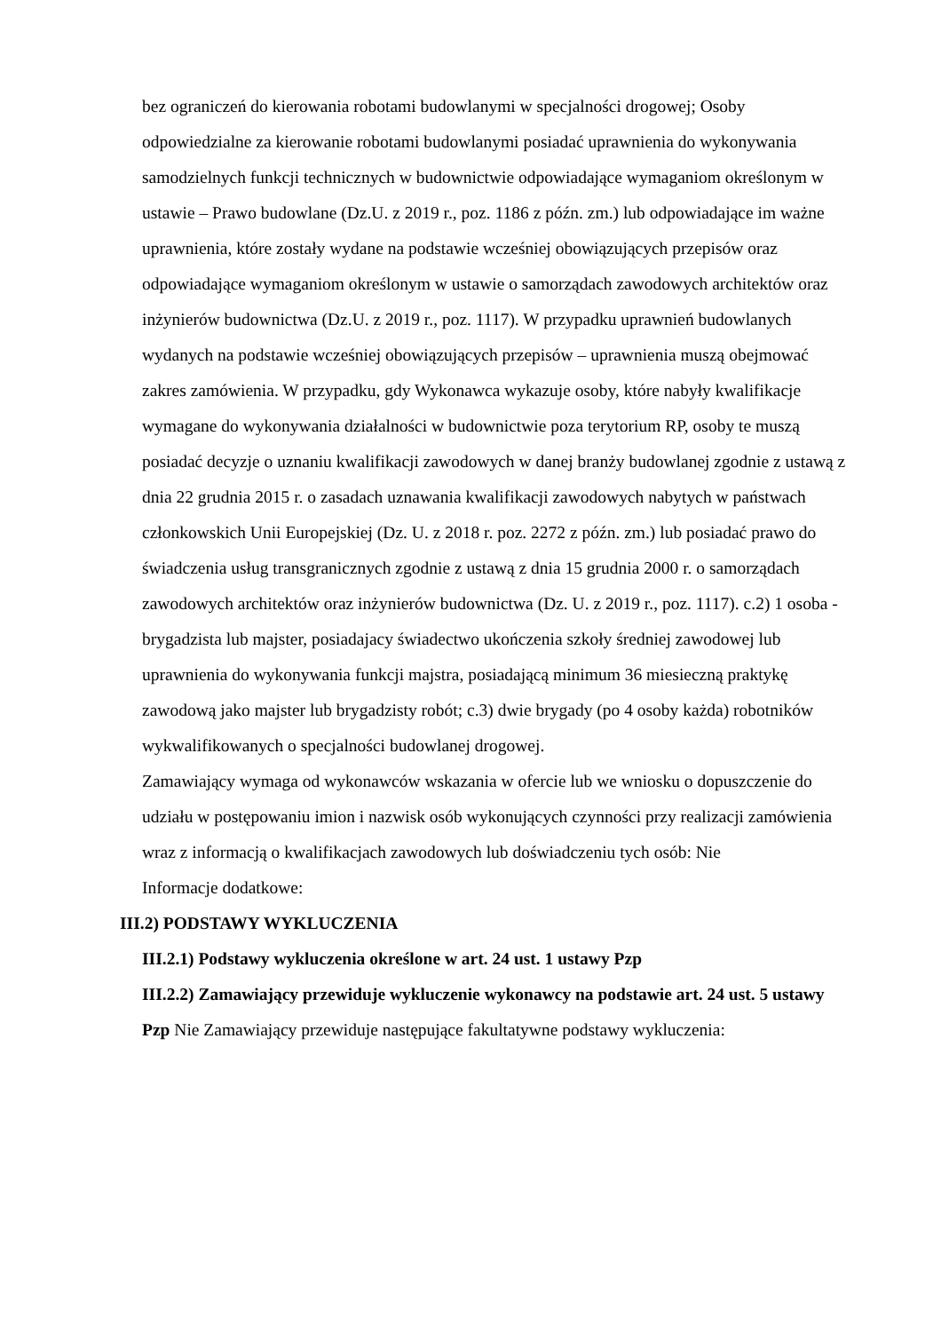bez ograniczeń do kierowania robotami budowlanymi w specjalności drogowej; Osoby odpowiedzialne za kierowanie robotami budowlanymi posiadać uprawnienia do wykonywania samodzielnych funkcji technicznych w budownictwie odpowiadające wymaganiom określonym w ustawie – Prawo budowlane (Dz.U. z 2019 r., poz. 1186 z późn. zm.) lub odpowiadające im ważne uprawnienia, które zostały wydane na podstawie wcześniej obowiązujących przepisów oraz odpowiadające wymaganiom określonym w ustawie o samorządach zawodowych architektów oraz inżynierów budownictwa (Dz.U. z 2019 r., poz. 1117). W przypadku uprawnień budowlanych wydanych na podstawie wcześniej obowiązujących przepisów – uprawnienia muszą obejmować zakres zamówienia. W przypadku, gdy Wykonawca wykazuje osoby, które nabyły kwalifikacje wymagane do wykonywania działalności w budownictwie poza terytorium RP, osoby te muszą posiadać decyzje o uznaniu kwalifikacji zawodowych w danej branży budowlanej zgodnie z ustawą z dnia 22 grudnia 2015 r. o zasadach uznawania kwalifikacji zawodowych nabytych w państwach członkowskich Unii Europejskiej (Dz. U. z 2018 r. poz. 2272 z późn. zm.) lub posiadać prawo do świadczenia usług transgranicznych zgodnie z ustawą z dnia 15 grudnia 2000 r. o samorządach zawodowych architektów oraz inżynierów budownictwa (Dz. U. z 2019 r., poz. 1117). c.2) 1 osoba - brygadzista lub majster, posiadajacy świadectwo ukończenia szkoły średniej zawodowej lub uprawnienia do wykonywania funkcji majstra, posiadającą minimum 36 miesieczną praktykę zawodową jako majster lub brygadzisty robót; c.3) dwie brygady (po 4 osoby każda) robotników wykwalifikowanych o specjalności budowlanej drogowej.
Zamawiający wymaga od wykonawców wskazania w ofercie lub we wniosku o dopuszczenie do udziału w postępowaniu imion i nazwisk osób wykonujących czynności przy realizacji zamówienia wraz z informacją o kwalifikacjach zawodowych lub doświadczeniu tych osób: Nie
Informacje dodatkowe:
III.2) PODSTAWY WYKLUCZENIA
III.2.1) Podstawy wykluczenia określone w art. 24 ust. 1 ustawy Pzp
III.2.2) Zamawiający przewiduje wykluczenie wykonawcy na podstawie art. 24 ust. 5 ustawy Pzp Nie Zamawiający przewiduje następujące fakultatywne podstawy wykluczenia: